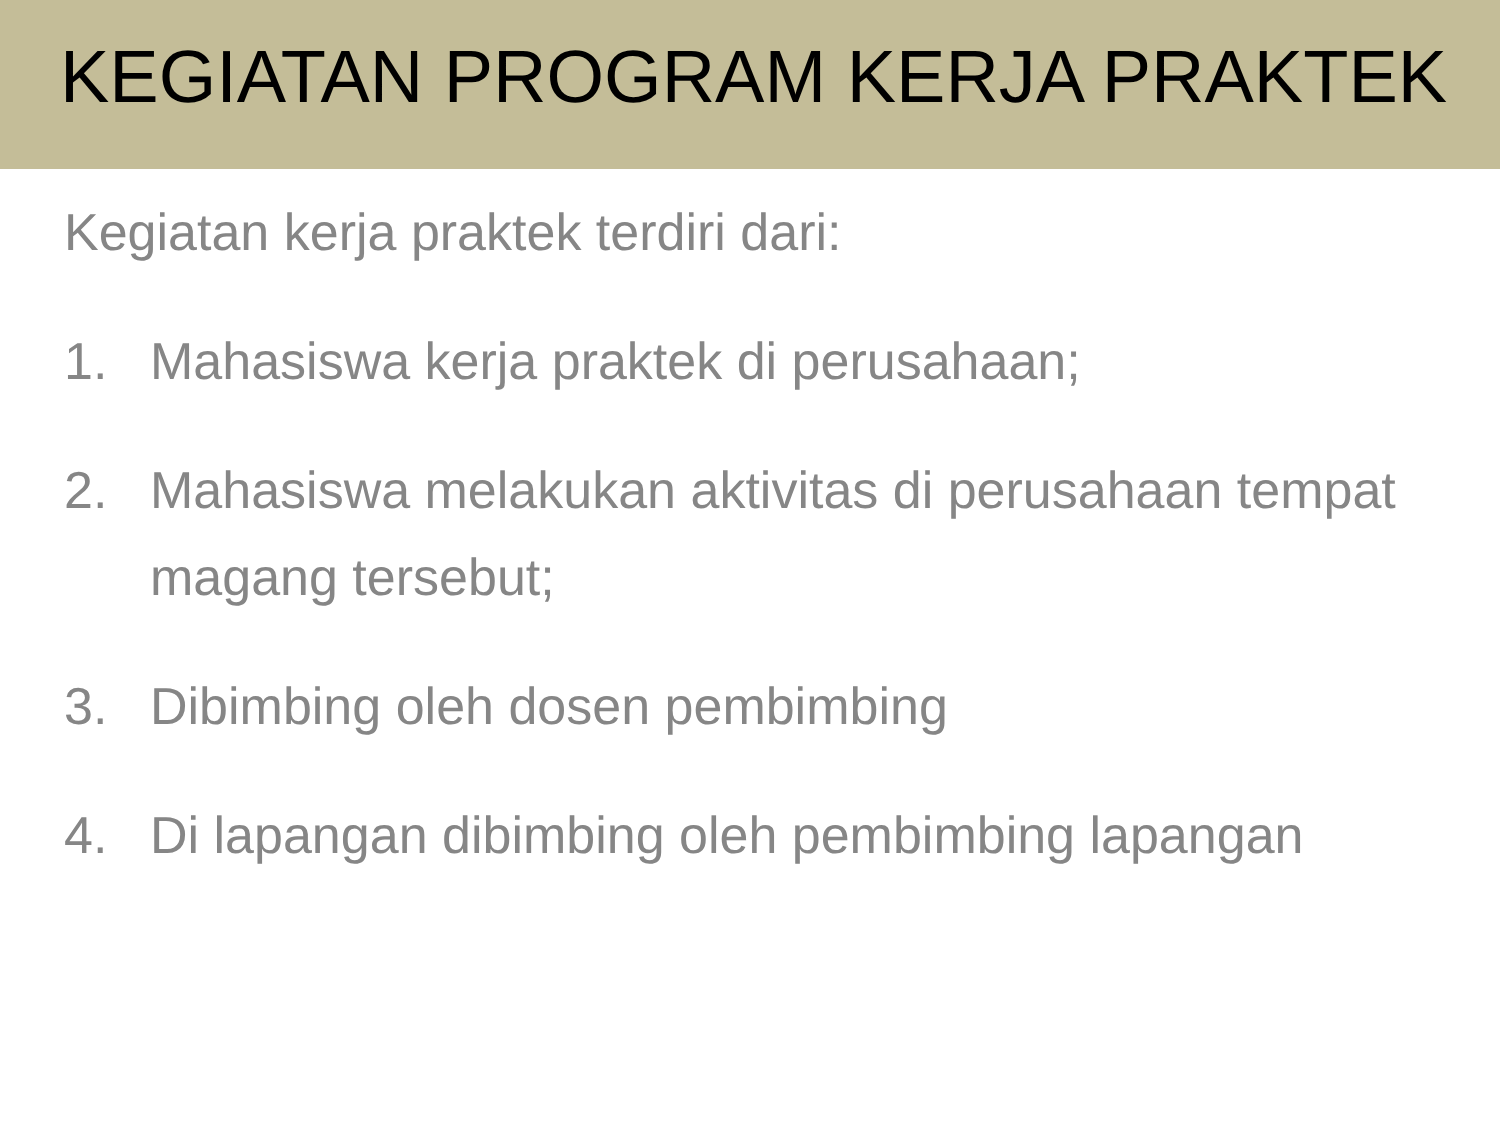KEGIATAN PROGRAM KERJA PRAKTEK
Kegiatan kerja praktek terdiri dari:
1. Mahasiswa kerja praktek di perusahaan;
2. Mahasiswa melakukan aktivitas di perusahaan tempat magang tersebut;
3. Dibimbing oleh dosen pembimbing
4. Di lapangan dibimbing oleh pembimbing lapangan